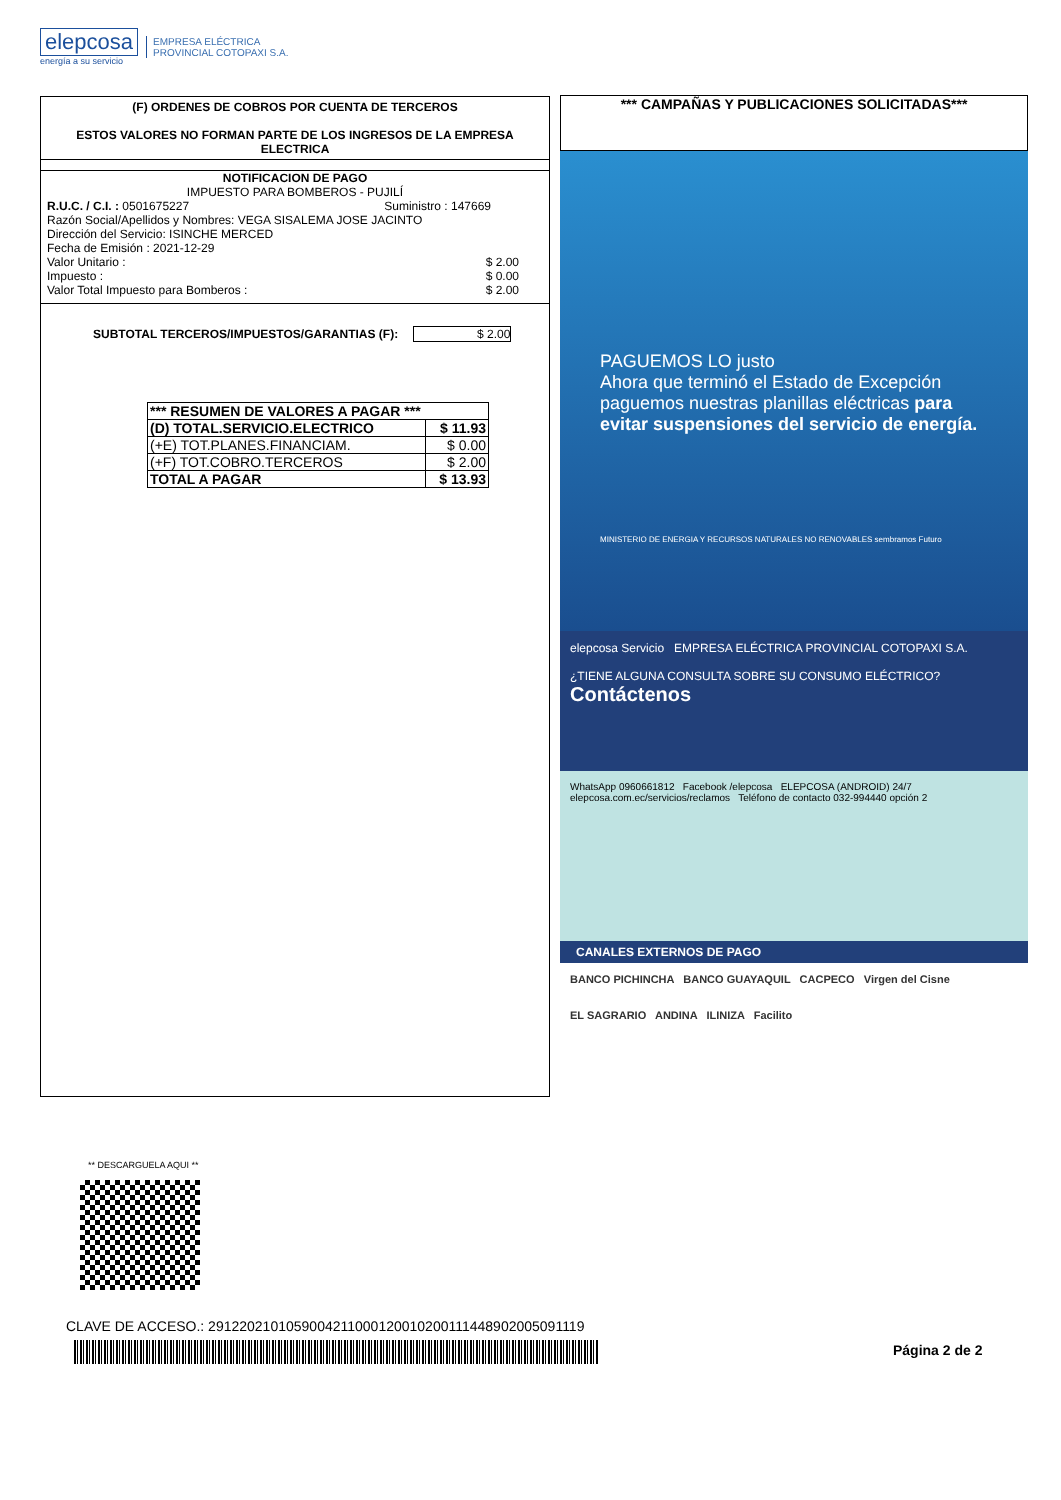elepcosa
energía a su servicio
EMPRESA ELÉCTRICA
PROVINCIAL COTOPAXI S.A.
(F) ORDENES DE COBROS POR CUENTA DE TERCEROS
ESTOS VALORES NO FORMAN PARTE DE LOS INGRESOS DE LA EMPRESA ELECTRICA
NOTIFICACION DE PAGO
IMPUESTO PARA BOMBEROS - PUJILÍ
R.U.C. / C.I. : 0501675227 Suministro : 147669
Razón Social/Apellidos y Nombres: VEGA SISALEMA JOSE JACINTO
Dirección del Servicio: ISINCHE MERCED
Fecha de Emisión : 2021-12-29
Valor Unitario : $ 2.00
Impuesto : $ 0.00
Valor Total Impuesto para Bomberos : $ 2.00
SUBTOTAL TERCEROS/IMPUESTOS/GARANTIAS (F): $ 2.00
| *** RESUMEN DE VALORES A PAGAR *** | |
| --- | --- |
| (D) TOTAL.SERVICIO.ELECTRICO | $ 11.93 |
| (+E) TOT.PLANES.FINANCIAM. | $ 0.00 |
| (+F) TOT.COBRO.TERCEROS | $ 2.00 |
| TOTAL A PAGAR | $ 13.93 |
*** CAMPAÑAS Y PUBLICACIONES SOLICITADAS***
PAGUEMOS LO justo
Ahora que terminó el Estado de Excepción paguemos nuestras planillas eléctricas para evitar suspensiones del servicio de energía.
MINISTERIO DE ENERGIA Y RECURSOS NATURALES NO RENOVABLES sembramos Futuro
elepcosa Servicio EMPRESA ELÉCTRICA PROVINCIAL COTOPAXI S.A.
¿TIENE ALGUNA CONSULTA SOBRE SU CONSUMO ELÉCTRICO? Contáctenos
WhatsApp 0960661812 Facebook /elepcosa ELEPCOSA (ANDROID) 24/7 elepcosa.com.ec/servicios/reclamos Teléfono de contacto 032-994440 opción 2
CANALES EXTERNOS DE PAGO
BANCO PICHINCHA BANCO GUAYAQUIL CACPECO Virgen del Cisne
EL SAGRARIO ANDINA ILINIZA Facilito
** DESCARGUELA AQUI **
CLAVE DE ACCESO.: 2912202101059004211000120010200111448902005091119
Página 2 de 2